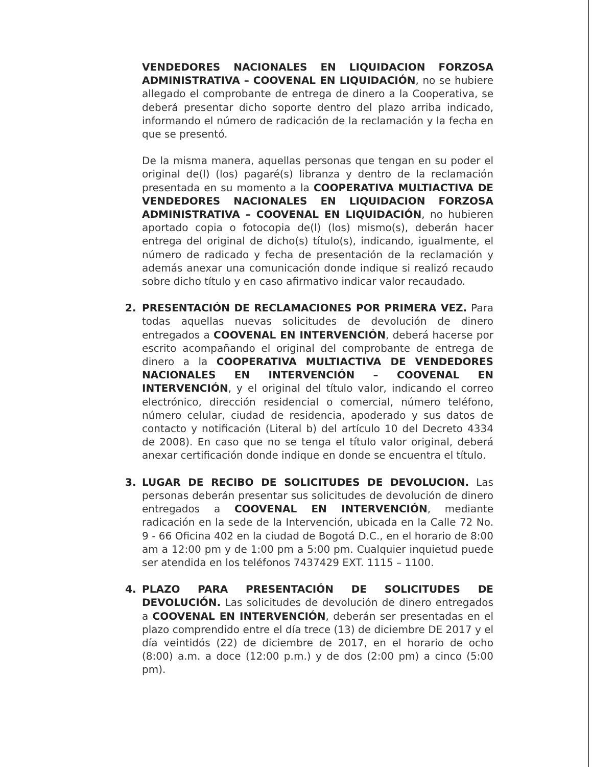VENDEDORES NACIONALES EN LIQUIDACION FORZOSA ADMINISTRATIVA – COOVENAL EN LIQUIDACIÓN, no se hubiere allegado el comprobante de entrega de dinero a la Cooperativa, se deberá presentar dicho soporte dentro del plazo arriba indicado, informando el número de radicación de la reclamación y la fecha en que se presentó.
De la misma manera, aquellas personas que tengan en su poder el original de(l) (los) pagaré(s) libranza y dentro de la reclamación presentada en su momento a la COOPERATIVA MULTIACTIVA DE VENDEDORES NACIONALES EN LIQUIDACION FORZOSA ADMINISTRATIVA – COOVENAL EN LIQUIDACIÓN, no hubieren aportado copia o fotocopia de(l) (los) mismo(s), deberán hacer entrega del original de dicho(s) título(s), indicando, igualmente, el número de radicado y fecha de presentación de la reclamación y además anexar una comunicación donde indique si realizó recaudo sobre dicho título y en caso afirmativo indicar valor recaudado.
2. PRESENTACIÓN DE RECLAMACIONES POR PRIMERA VEZ. Para todas aquellas nuevas solicitudes de devolución de dinero entregados a COOVENAL EN INTERVENCIÓN, deberá hacerse por escrito acompañando el original del comprobante de entrega de dinero a la COOPERATIVA MULTIACTIVA DE VENDEDORES NACIONALES EN INTERVENCIÓN – COOVENAL EN INTERVENCIÓN, y el original del título valor, indicando el correo electrónico, dirección residencial o comercial, número teléfono, número celular, ciudad de residencia, apoderado y sus datos de contacto y notificación (Literal b) del artículo 10 del Decreto 4334 de 2008). En caso que no se tenga el título valor original, deberá anexar certificación donde indique en donde se encuentra el título.
3. LUGAR DE RECIBO DE SOLICITUDES DE DEVOLUCION. Las personas deberán presentar sus solicitudes de devolución de dinero entregados a COOVENAL EN INTERVENCIÓN, mediante radicación en la sede de la Intervención, ubicada en la Calle 72 No. 9 - 66 Oficina 402 en la ciudad de Bogotá D.C., en el horario de 8:00 am a 12:00 pm y de 1:00 pm a 5:00 pm. Cualquier inquietud puede ser atendida en los teléfonos 7437429 EXT. 1115 – 1100.
4. PLAZO PARA PRESENTACIÓN DE SOLICITUDES DE DEVOLUCIÓN. Las solicitudes de devolución de dinero entregados a COOVENAL EN INTERVENCIÓN, deberán ser presentadas en el plazo comprendido entre el día trece (13) de diciembre DE 2017 y el día veintidós (22) de diciembre de 2017, en el horario de ocho (8:00) a.m. a doce (12:00 p.m.) y de dos (2:00 pm) a cinco (5:00 pm).